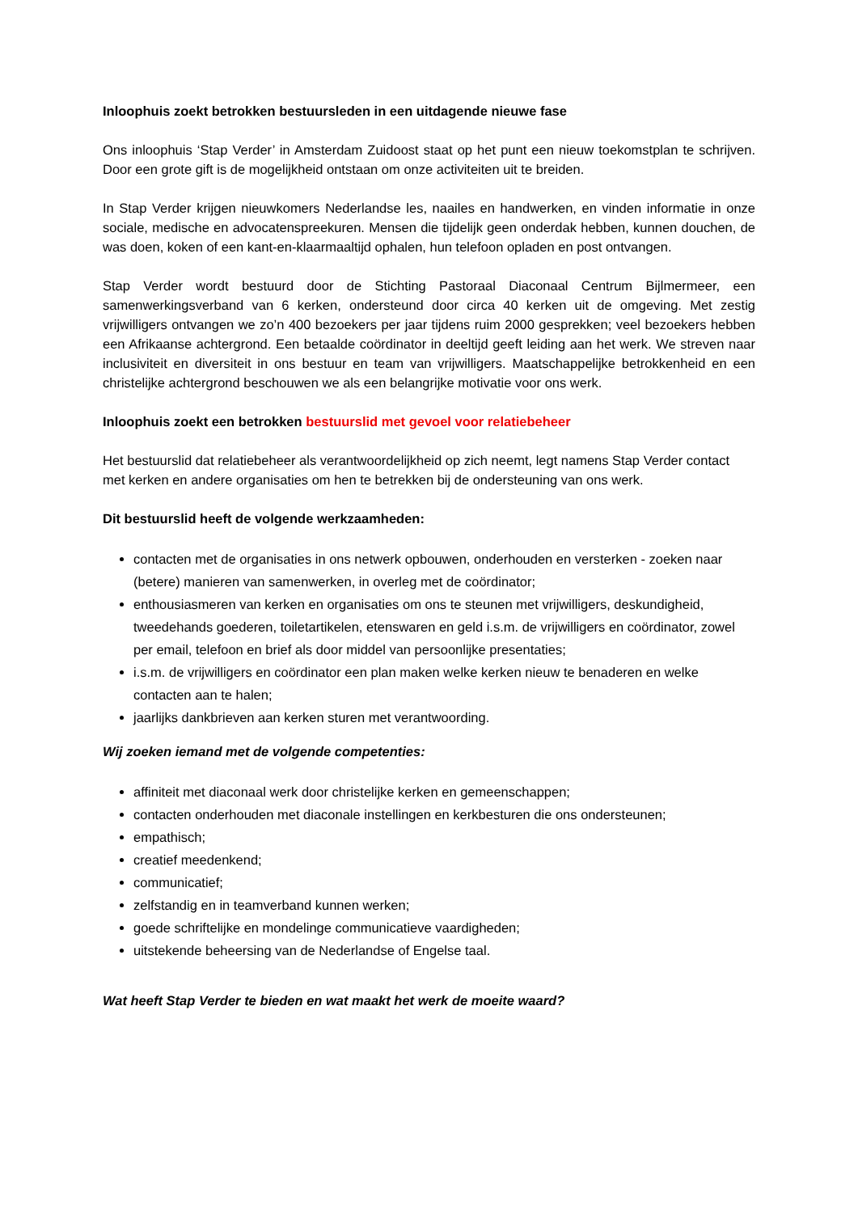Inloophuis zoekt betrokken bestuursleden in een uitdagende nieuwe fase
Ons inloophuis ‘Stap Verder’ in Amsterdam Zuidoost staat op het punt een nieuw toekomstplan te schrijven. Door een grote gift is de mogelijkheid ontstaan om onze activiteiten uit te breiden.
In Stap Verder krijgen nieuwkomers Nederlandse les, naailes en handwerken, en vinden informatie in onze sociale, medische en advocatenspreekuren. Mensen die tijdelijk geen onderdak hebben, kunnen douchen, de was doen, koken of een kant-en-klaarmaaltijd ophalen, hun telefoon opladen en post ontvangen.
Stap Verder wordt bestuurd door de Stichting Pastoraal Diaconaal Centrum Bijlmermeer, een samenwerkingsverband van 6 kerken, ondersteund door circa 40 kerken uit de omgeving. Met zestig vrijwilligers ontvangen we zo’n 400 bezoekers per jaar tijdens ruim 2000 gesprekken; veel bezoekers hebben een Afrikaanse achtergrond. Een betaalde coördinator in deeltijd geeft leiding aan het werk. We streven naar inclusiviteit en diversiteit in ons bestuur en team van vrijwilligers. Maatschappelijke betrokkenheid en een christelijke achtergrond beschouwen we als een belangrijke motivatie voor ons werk.
Inloophuis zoekt een betrokken bestuurslid met gevoel voor relatiebeheer
Het bestuurslid dat relatiebeheer als verantwoordelijkheid op zich neemt, legt namens Stap Verder contact met kerken en andere organisaties om hen te betrekken bij de ondersteuning van ons werk.
Dit bestuurslid heeft de volgende werkzaamheden:
contacten met de organisaties in ons netwerk opbouwen, onderhouden en versterken - zoeken naar (betere) manieren van samenwerken, in overleg met de coördinator;
enthousiasmeren van kerken en organisaties om ons te steunen met vrijwilligers, deskundigheid, tweedehands goederen, toiletartikelen, etenswaren en geld i.s.m. de vrijwilligers en coördinator, zowel per email, telefoon en brief als door middel van persoonlijke presentaties;
i.s.m. de vrijwilligers en coördinator een plan maken welke kerken nieuw te benaderen en welke contacten aan te halen;
jaarlijks dankbrieven aan kerken sturen met verantwoording.
Wij zoeken iemand met de volgende competenties:
affiniteit met diaconaal werk door christelijke kerken en gemeenschappen;
contacten onderhouden met diaconale instellingen en kerkbesturen die ons ondersteunen;
empathisch;
creatief meedenkend;
communicatief;
zelfstandig en in teamverband kunnen werken;
goede schriftelijke en mondelinge communicatieve vaardigheden;
uitstekende beheersing van de Nederlandse of Engelse taal.
Wat heeft Stap Verder te bieden en wat maakt het werk de moeite waard?